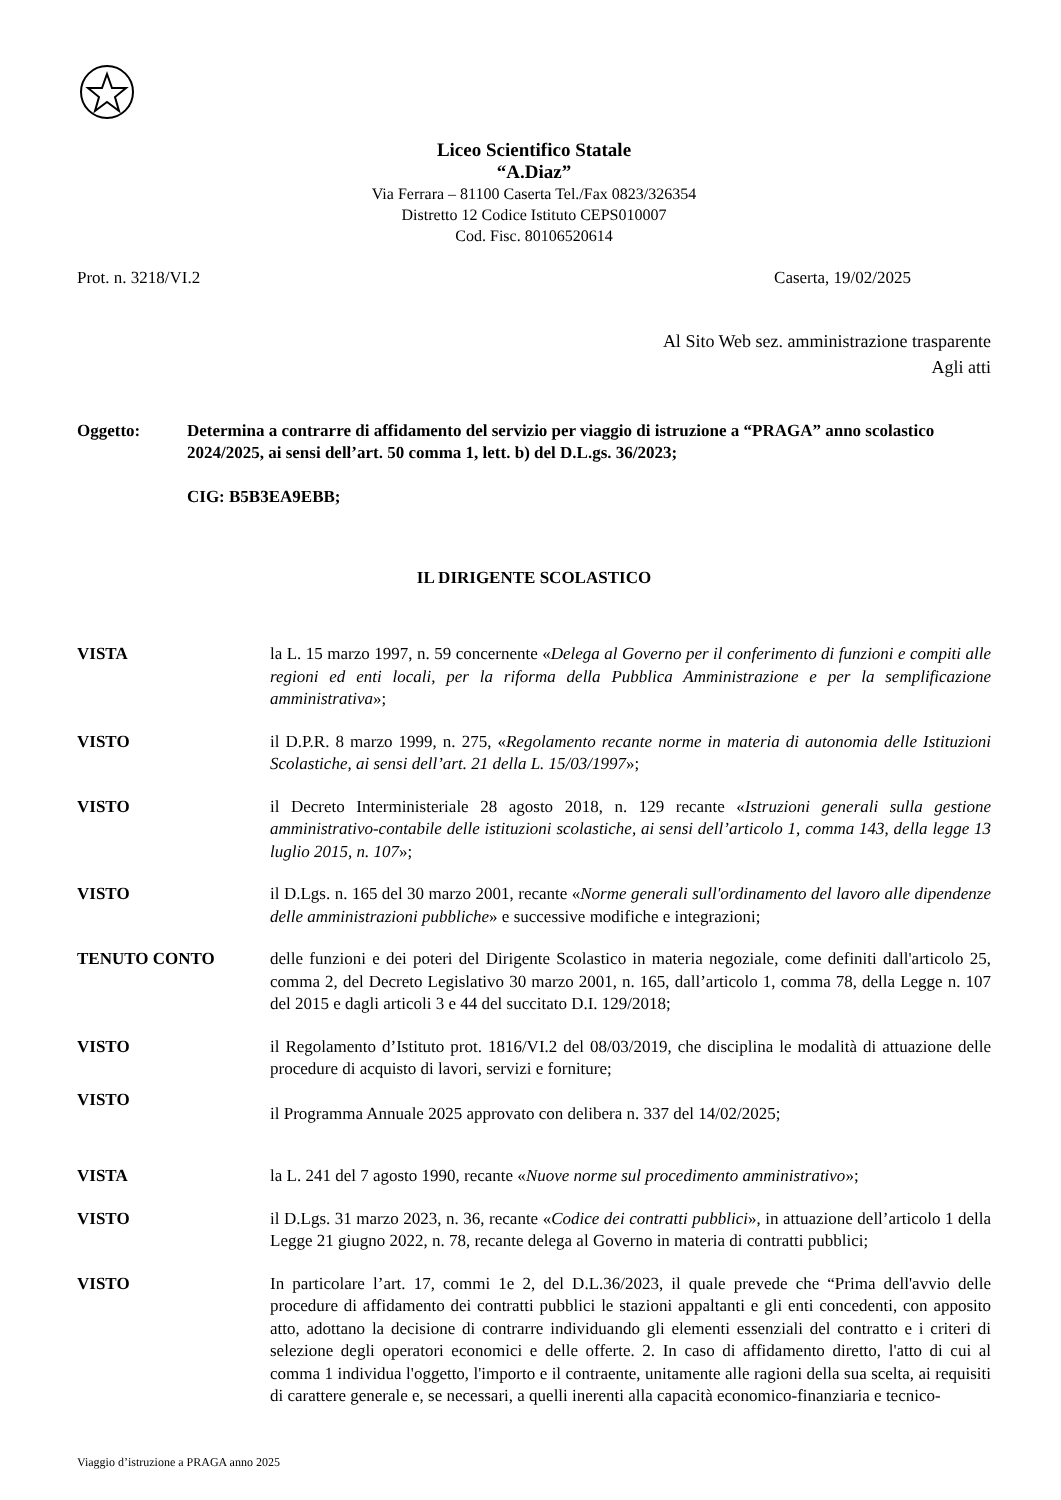Liceo Scientifico Statale
“A.Diaz”
Via Ferrara – 81100 Caserta Tel./Fax 0823/326354
Distretto 12 Codice Istituto CEPS010007
Cod. Fisc. 80106520614
Prot. n. 3218/VI.2 Caserta, 19/02/2025
Al Sito Web sez. amministrazione trasparente
Agli atti
Oggetto: Determina a contrarre di affidamento del servizio per viaggio di istruzione a “PRAGA” anno scolastico 2024/2025, ai sensi dell’art. 50 comma 1, lett. b) del D.L.gs. 36/2023;
CIG: B5B3EA9EBB;
IL DIRIGENTE SCOLASTICO
VISTA la L. 15 marzo 1997, n. 59 concernente «Delega al Governo per il conferimento di funzioni e compiti alle regioni ed enti locali, per la riforma della Pubblica Amministrazione e per la semplificazione amministrativa»;
VISTO il D.P.R. 8 marzo 1999, n. 275, «Regolamento recante norme in materia di autonomia delle Istituzioni Scolastiche, ai sensi dell’art. 21 della L. 15/03/1997»;
VISTO il Decreto Interministeriale 28 agosto 2018, n. 129 recante «Istruzioni generali sulla gestione amministrativo-contabile delle istituzioni scolastiche, ai sensi dell’articolo 1, comma 143, della legge 13 luglio 2015, n. 107»;
VISTO il D.Lgs. n. 165 del 30 marzo 2001, recante «Norme generali sull'ordinamento del lavoro alle dipendenze delle amministrazioni pubbliche» e successive modifiche e integrazioni;
TENUTO CONTO delle funzioni e dei poteri del Dirigente Scolastico in materia negoziale, come definiti dall'articolo 25, comma 2, del Decreto Legislativo 30 marzo 2001, n. 165, dall’articolo 1, comma 78, della Legge n. 107 del 2015 e dagli articoli 3 e 44 del succitato D.I. 129/2018;
VISTO il Regolamento d’Istituto prot. 1816/VI.2 del 08/03/2019, che disciplina le modalità di attuazione delle procedure di acquisto di lavori, servizi e forniture;
VISTO
il Programma Annuale 2025 approvato con delibera n. 337 del 14/02/2025;
VISTA la L. 241 del 7 agosto 1990, recante «Nuove norme sul procedimento amministrativo»;
VISTO il D.Lgs. 31 marzo 2023, n. 36, recante «Codice dei contratti pubblici», in attuazione dell’articolo 1 della Legge 21 giugno 2022, n. 78, recante delega al Governo in materia di contratti pubblici;
VISTO In particolare l’art. 17, commi 1e 2, del D.L.36/2023, il quale prevede che “Prima dell'avvio delle procedure di affidamento dei contratti pubblici le stazioni appaltanti e gli enti concedenti, con apposito atto, adottano la decisione di contrarre individuando gli elementi essenziali del contratto e i criteri di selezione degli operatori economici e delle offerte. 2. In caso di affidamento diretto, l'atto di cui al comma 1 individua l'oggetto, l'importo e il contraente, unitamente alle ragioni della sua scelta, ai requisiti di carattere generale e, se necessari, a quelli inerenti alla capacità economico-finanziaria e tecnico-
Viaggio d’istruzione a PRAGA anno 2025